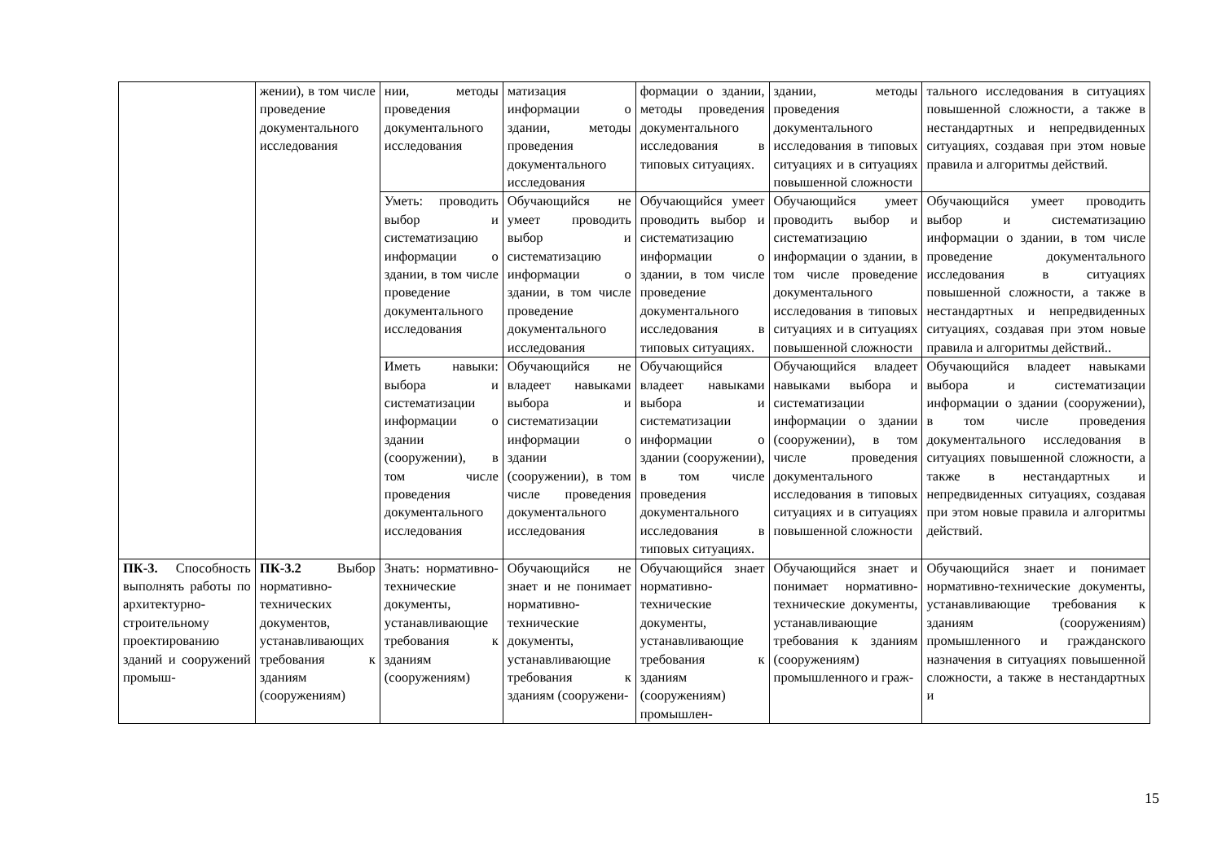| | жении), в том числе проведение документального исследования | нии, методы проведения документального исследования | матизация информации о здании, методы проведения документального исследования | формации о здании, методы проведения документального исследования в типовых ситуациях. | здании, методы проведения документального исследования в типовых ситуациях и в ситуациях повышенной сложности | тального исследования в ситуациях повышенной сложности, а также в нестандартных и непредвиденных ситуациях, создавая при этом новые правила и алгоритмы действий. |
| | | Уметь: проводить выбор и систематизацию информации о здании, в том числе проведение документального исследования | Обучающийся не умеет проводить выбор и систематизацию информации о здании, в том числе проведение документального исследования | Обучающийся умеет проводить выбор и систематизацию информации о здании, в том числе проведение документального исследования в типовых ситуациях. | Обучающийся умеет проводить выбор и систематизацию информации о здании, в том числе проведение документального исследования в типовых ситуациях и в ситуациях повышенной сложности | Обучающийся умеет проводить выбор и систематизацию информации о здании, в том числе проведение документального исследования в ситуациях повышенной сложности, а также в нестандартных и непредвиденных ситуациях, создавая при этом новые правила и алгоритмы действий.. |
| | | Иметь навыки: выбора и систематизации информации о здании (сооружении), в том числе проведения документального исследования | Обучающийся не владеет навыками выбора и систематизации информации о здании (сооружении), в том числе проведения документального исследования | Обучающийся владеет навыками выбора и систематизации информации о здании (сооружении), в том числе проведения документального исследования в типовых ситуациях. | Обучающийся владеет навыками выбора и систематизации информации о здании (сооружении), в том числе проведения документального исследования в типовых ситуациях и в ситуациях повышенной сложности | Обучающийся владеет навыками выбора и систематизации информации о здании (сооружении), в том числе проведения документального исследования в ситуациях повышенной сложности, а также в нестандартных и непредвиденных ситуациях, создавая при этом новые правила и алгоритмы действий. |
| ПК-3. Способность выполнять работы по архитектурно-строительному проектированию зданий и сооружений промыш- | ПК-3.2 Выбор нормативно-технических документов, устанавливающих требования к зданиям (сооружениям) | Знать: нормативно-технические документы, устанавливающие требования к зданиям (сооружениям) | Обучающийся не знает и не понимает нормативно-технические документы, устанавливающие требования к зданиям (сооружени- | Обучающийся знает нормативно-технические документы, устанавливающие требования к зданиям (сооружениям) промышлен- | Обучающийся знает и понимает нормативно-технические документы, устанавливающие требования к зданиям (сооружениям) промышленного и граж- | Обучающийся знает и понимает нормативно-технические документы, устанавливающие требования к зданиям (сооружениям) промышленного и гражданского назначения в ситуациях повышенной сложности, а также в нестандартных и |
15